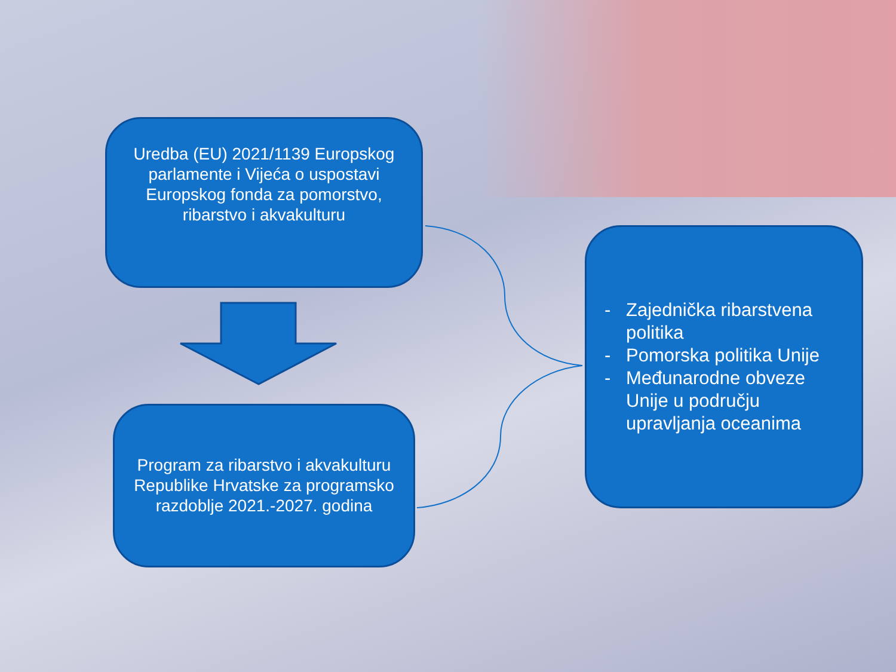Uredba (EU) 2021/1139 Europskog parlamente i Vijeća o uspostavi Europskog fonda za pomorstvo, ribarstvo i akvakulturu
Program za ribarstvo i akvakulturu Republike Hrvatske za programsko razdoblje 2021.-2027. godina
- Zajednička ribarstvena politika
- Pomorska politika Unije
- Međunarodne obveze Unije u području upravljanja oceanima